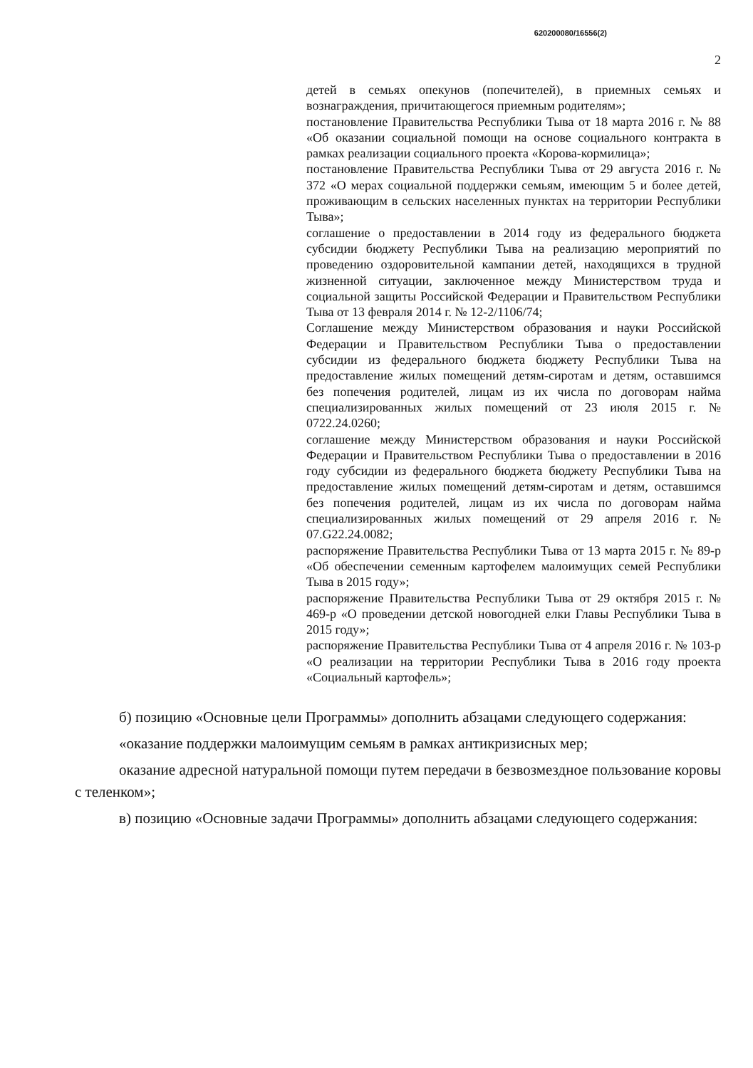620200080/16556(2)
2
детей в семьях опекунов (попечителей), в приемных семьях и вознаграждения, причитающегося приемным родителям»;
постановление Правительства Республики Тыва от 18 марта 2016 г. № 88 «Об оказании социальной помощи на основе социального контракта в рамках реализации социального проекта «Корова-кормилица»;
постановление Правительства Республики Тыва от 29 августа 2016 г. № 372 «О мерах социальной поддержки семьям, имеющим 5 и более детей, проживающим в сельских населенных пунктах на территории Республики Тыва»;
соглашение о предоставлении в 2014 году из федерального бюджета субсидии бюджету Республики Тыва на реализацию мероприятий по проведению оздоровительной кампании детей, находящихся в трудной жизненной ситуации, заключенное между Министерством труда и социальной защиты Российской Федерации и Правительством Республики Тыва от 13 февраля 2014 г. № 12-2/1106/74;
Соглашение между Министерством образования и науки Российской Федерации и Правительством Республики Тыва о предоставлении субсидии из федерального бюджета бюджету Республики Тыва на предоставление жилых помещений детям-сиротам и детям, оставшимся без попечения родителей, лицам из их числа по договорам найма специализированных жилых помещений от 23 июля 2015 г. № 0722.24.0260;
соглашение между Министерством образования и науки Российской Федерации и Правительством Республики Тыва о предоставлении в 2016 году субсидии из федерального бюджета бюджету Республики Тыва на предоставление жилых помещений детям-сиротам и детям, оставшимся без попечения родителей, лицам из их числа по договорам найма специализированных жилых помещений от 29 апреля 2016 г. № 07.G22.24.0082;
распоряжение Правительства Республики Тыва от 13 марта 2015 г. № 89-р «Об обеспечении семенным картофелем малоимущих семей Республики Тыва в 2015 году»;
распоряжение Правительства Республики Тыва от 29 октября 2015 г. № 469-р «О проведении детской новогодней елки Главы Республики Тыва в 2015 году»;
распоряжение Правительства Республики Тыва от 4 апреля 2016 г. № 103-р «О реализации на территории Республики Тыва в 2016 году проекта «Социальный картофель»;
б) позицию «Основные цели Программы» дополнить абзацами следующего содержания:
«оказание поддержки малоимущим семьям в рамках антикризисных мер;
оказание адресной натуральной помощи путем передачи в безвозмездное пользование коровы с теленком»;
в) позицию «Основные задачи Программы» дополнить абзацами следующего содержания: